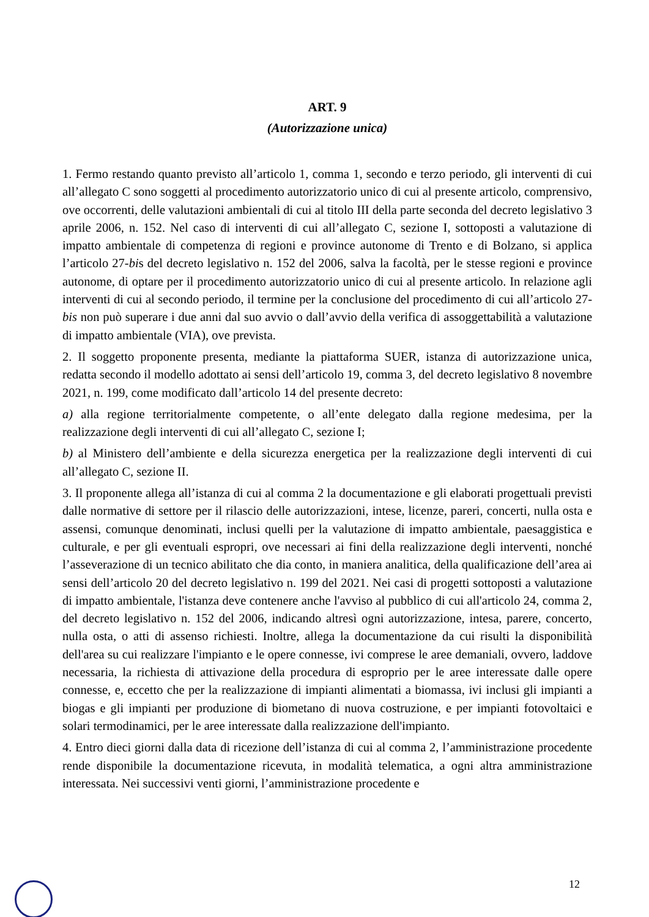ART. 9
(Autorizzazione unica)
1. Fermo restando quanto previsto all’articolo 1, comma 1, secondo e terzo periodo, gli interventi di cui all’allegato C sono soggetti al procedimento autorizzatorio unico di cui al presente articolo, comprensivo, ove occorrenti, delle valutazioni ambientali di cui al titolo III della parte seconda del decreto legislativo 3 aprile 2006, n. 152. Nel caso di interventi di cui all’allegato C, sezione I, sottoposti a valutazione di impatto ambientale di competenza di regioni e province autonome di Trento e di Bolzano, si applica l’articolo 27-bis del decreto legislativo n. 152 del 2006, salva la facoltà, per le stesse regioni e province autonome, di optare per il procedimento autorizzatorio unico di cui al presente articolo. In relazione agli interventi di cui al secondo periodo, il termine per la conclusione del procedimento di cui all’articolo 27-bis non può superare i due anni dal suo avvio o dall’avvio della verifica di assoggettabilità a valutazione di impatto ambientale (VIA), ove prevista.
2. Il soggetto proponente presenta, mediante la piattaforma SUER, istanza di autorizzazione unica, redatta secondo il modello adottato ai sensi dell’articolo 19, comma 3, del decreto legislativo 8 novembre 2021, n. 199, come modificato dall’articolo 14 del presente decreto:
a) alla regione territorialmente competente, o all’ente delegato dalla regione medesima, per la realizzazione degli interventi di cui all’allegato C, sezione I;
b) al Ministero dell’ambiente e della sicurezza energetica per la realizzazione degli interventi di cui all’allegato C, sezione II.
3. Il proponente allega all’istanza di cui al comma 2 la documentazione e gli elaborati progettuali previsti dalle normative di settore per il rilascio delle autorizzazioni, intese, licenze, pareri, concerti, nulla osta e assensi, comunque denominati, inclusi quelli per la valutazione di impatto ambientale, paesaggistica e culturale, e per gli eventuali espropri, ove necessari ai fini della realizzazione degli interventi, nonché l’asseverazione di un tecnico abilitato che dia conto, in maniera analitica, della qualificazione dell’area ai sensi dell’articolo 20 del decreto legislativo n. 199 del 2021. Nei casi di progetti sottoposti a valutazione di impatto ambientale, l'istanza deve contenere anche l'avviso al pubblico di cui all'articolo 24, comma 2, del decreto legislativo n. 152 del 2006, indicando altresì ogni autorizzazione, intesa, parere, concerto, nulla osta, o atti di assenso richiesti. Inoltre, allega la documentazione da cui risulti la disponibilità dell'area su cui realizzare l'impianto e le opere connesse, ivi comprese le aree demaniali, ovvero, laddove necessaria, la richiesta di attivazione della procedura di esproprio per le aree interessate dalle opere connesse, e, eccetto che per la realizzazione di impianti alimentati a biomassa, ivi inclusi gli impianti a biogas e gli impianti per produzione di biometano di nuova costruzione, e per impianti fotovoltaici e solari termodinamici, per le aree interessate dalla realizzazione dell'impianto.
4. Entro dieci giorni dalla data di ricezione dell’istanza di cui al comma 2, l’amministrazione procedente rende disponibile la documentazione ricevuta, in modalità telematica, a ogni altra amministrazione interessata. Nei successivi venti giorni, l’amministrazione procedente e
12